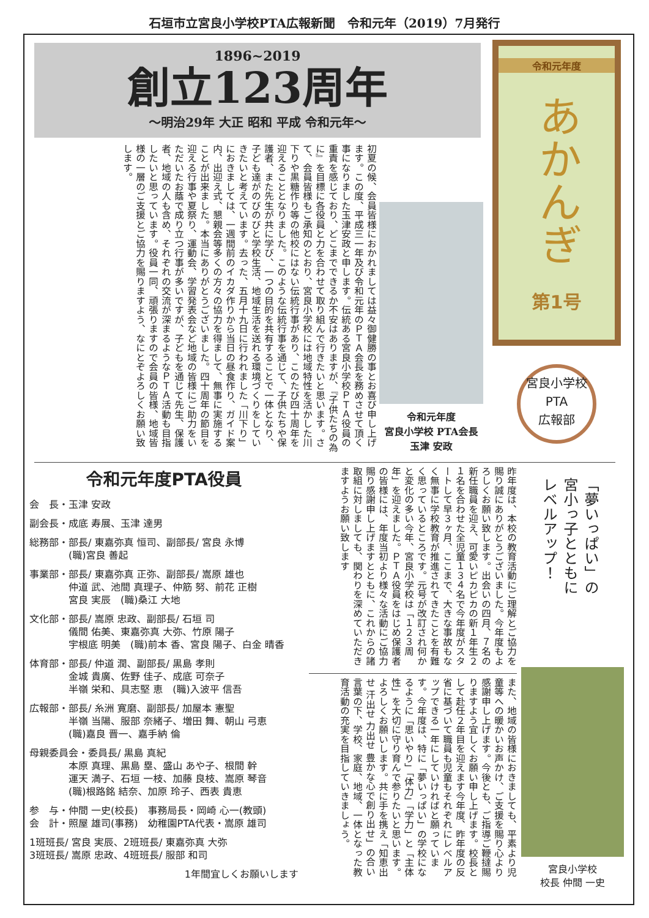石垣市立宮良小学校PTA広報新聞　令和元年（2019）7月発行
1896~2019
創立123周年
～明治29年 大正 昭和 平成 令和元年～
初夏の候、会員皆様におかれましては益々御健勝の事とお喜び申し上げます。この度、平成三一年及び令和元年のＰＴＡ会長を務めさせて頂く事になりました玉津安政と申します。伝統ある宮良小学校ＰＴＡ役員の重責を感じており、どこまでできるか不安はありますが、『子供たちの為に』を目標に各役員と力を合わせて取り組んで行きたいと思います。さて、会員皆様もご承知のとおり、宮良小学校には地域特性を活かした川下りや黒糖作り等の他校にはない伝統行事があり、このたび四十周年を迎えることとなりました。このような伝統行事を通じて、子供たちや保護者、また先生が共に学び、一つの目的を共有することで一体となり、子ども達がのびのびと学校生活、地域生活を送れる環境づくりをしていきたいと考えています。去った、五月十九日に行われました「川下り」におきましては、一週間前のイカダ作りから当日の昼食作り、ガイド案内、出迎え式、懇親会等多くの方々の協力を得まして、無事に実施することが出来ました。本当にありがとうございました。四十周年の節目を迎える行事や夏祭り、運動会、学習発表会など地域の皆様にご助力をいただいたお蔭で成り立つ行事が多いですが、子どもを通じて先生、保護者、地域の人も含め、それぞれの交流が深まるようなＰＴＡ活動も目指したいと思っています。役員一同、頑張りますので会員の皆様、地域皆様の一層のご支援とご協力を賜りますよう、なにとぞよろしくお願い致します。
令和元年度
宮良小学校 PTA会長
玉津 安政
令和元年度
あかんぎ
第1号
宮良小学校
PTA
広報部
令和元年度PTA役員
会　長・玉津 安政
副会長・成底 寿展、玉津 達男
総務部・部長/ 東嘉弥真 恒司、副部長/ 宮良 永博
　　　　(職)宮良 善起
事業部・部長/ 東嘉弥真 正弥、副部長/ 嵩原 雄也
　　　　仲道 武、池間 真理子、仲筋 努、前花 正樹
　　　　宮良 実辰　(職)桑江 大地
文化部・部長/ 嵩原 忠政、副部長/ 石垣 司
　　　　儀間 佑美、東嘉弥真 大弥、竹原 陽子
　　　　宇根底 明美　(職)前本 香、宮良 陽子、白金 晴香
体育部・部長/ 仲道 潤、副部長/ 黒島 孝則
　　　　金城 貴廣、佐野 佳子、成底 可奈子
　　　　半嶺 栄和、具志堅 恵　(職)入波平 信吾
広報部・部長/ 糸洲 寛磨、副部長/ 加屋本 憲聖
　　　　半嶺 当陽、服部 奈緒子、増田 舞、朝山 弓恵
　　　　(職)嘉良 晋一、嘉手納 倫
母親委員会・委員長/ 黒島 真紀
　　　　本原 真理、黒島 塁、盛山 あや子、根間 幹
　　　　運天 満子、石垣 一枝、加藤 良枝、嵩原 琴音
　　　　(職)根路銘 結奈、加原 玲子、西表 貴恵
参　与・仲間 一史(校長)　事務局長・岡崎 心一(教頭)
会　計・照屋 雄司(事務)　幼稚園PTA代表・嵩原 雄司
1班班長/ 宮良 実辰、2班班長/ 東嘉弥真 大弥
3班班長/ 嵩原 忠政、4班班長/ 服部 和司
1年間宜しくお願いします
昨年度は、本校の教育活動にご理解とご協力を賜り誠にありがとうございました。今年度もよろしくお願い致します。出会いの四月、７名の新任職員を迎え、可愛いピカピカの新１年生２１名を合わせた全児童１３４名で今年度がスタートして早３ヶ月、ここまで、大きな事故もなく無事に学校教育が推進されてきたことを有難く思っているところです。元号が改訂され何かと変化の多い今年、宮良小学校は「１２３周年」を迎えました。ＰＴＡ役員をはじめ保護者の皆様には、年度当初より様々な活動にご協力賜り感謝申し上げますとともに、これからの諸取組に対しましても、関わりを深めていただきますようお願い致します
また、地域の皆様におきましても、平素より児童等への暖かいお声かけ、ご支援を賜り心より感謝申し上げます。今後とも、ご指導ご鞭撻賜りますよう宜しくお願い申し上げます。校長として赴任２年目を迎えます今年度、昨年度の反省に基づいて職員も児童もそれぞれにレベルアップできる一年にしていければと願っています。今年度は、特に「夢いっぱい」の学校になるように「思いやり」「体力」「学力」と「主体性」を大切に守り育んで参りたいと思います。よろしくお願いします。共に手を携え「知恵出せ 汗出せ 力出せ 豊かな心で創り出せ」の合い言葉の下、学校、家庭、地域、一体となった教育活動の充実を目指していきましょう。
「夢いっぱい」の
宮小っ子とともに
レベルアップ！
宮良小学校
校長 仲間 一史